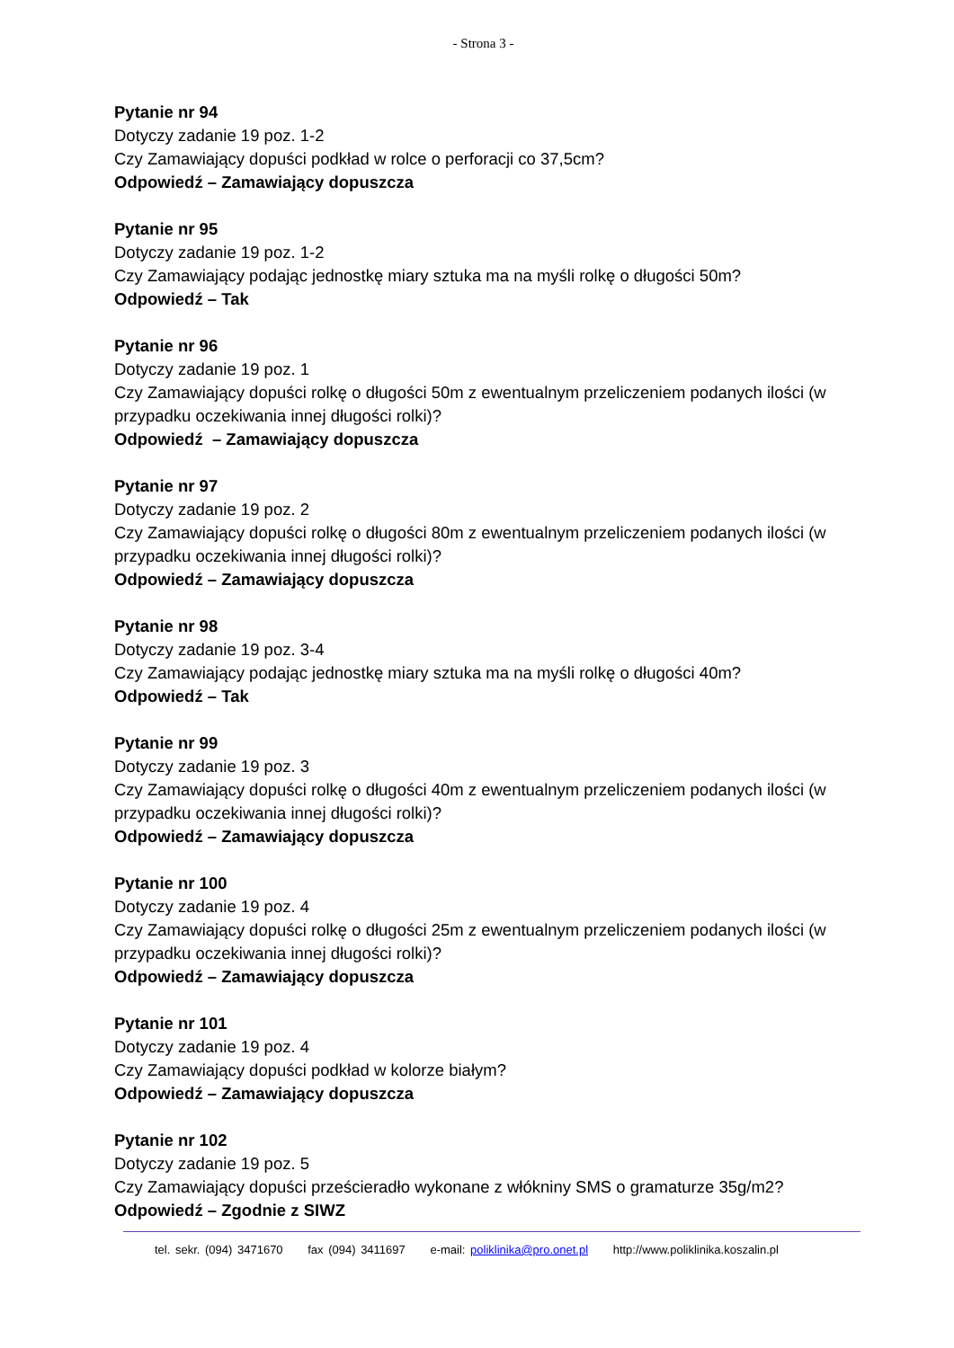- Strona 3 -
Pytanie nr 94
Dotyczy zadanie 19 poz. 1-2
Czy Zamawiający dopuści podkład w rolce o perforacji co 37,5cm?
Odpowiedź – Zamawiający dopuszcza
Pytanie nr 95
Dotyczy zadanie 19 poz. 1-2
Czy Zamawiający podając jednostkę miary sztuka ma na myśli rolkę o długości 50m?
Odpowiedź – Tak
Pytanie nr 96
Dotyczy zadanie 19 poz. 1
Czy Zamawiający dopuści rolkę o długości 50m z ewentualnym przeliczeniem podanych ilości (w przypadku oczekiwania innej długości rolki)?
Odpowiedź – Zamawiający dopuszcza
Pytanie nr 97
Dotyczy zadanie 19 poz. 2
Czy Zamawiający dopuści rolkę o długości 80m z ewentualnym przeliczeniem podanych ilości (w przypadku oczekiwania innej długości rolki)?
Odpowiedź – Zamawiający dopuszcza
Pytanie nr 98
Dotyczy zadanie 19 poz. 3-4
Czy Zamawiający podając jednostkę miary sztuka ma na myśli rolkę o długości 40m?
Odpowiedź – Tak
Pytanie nr 99
Dotyczy zadanie 19 poz. 3
Czy Zamawiający dopuści rolkę o długości 40m z ewentualnym przeliczeniem podanych ilości (w przypadku oczekiwania innej długości rolki)?
Odpowiedź – Zamawiający dopuszcza
Pytanie nr 100
Dotyczy zadanie 19 poz. 4
Czy Zamawiający dopuści rolkę o długości 25m z ewentualnym przeliczeniem podanych ilości (w przypadku oczekiwania innej długości rolki)?
Odpowiedź – Zamawiający dopuszcza
Pytanie nr 101
Dotyczy zadanie 19 poz. 4
Czy Zamawiający dopuści podkład w kolorze białym?
Odpowiedź – Zamawiający dopuszcza
Pytanie nr 102
Dotyczy zadanie 19 poz. 5
Czy Zamawiający dopuści prześcieradło wykonane z włókniny SMS o gramaturze 35g/m2?
Odpowiedź – Zgodnie z SIWZ
tel. sekr. (094) 3471670 fax (094) 3411697 e-mail: poliklinika@pro.onet.pl http://www.poliklinika.koszalin.pl